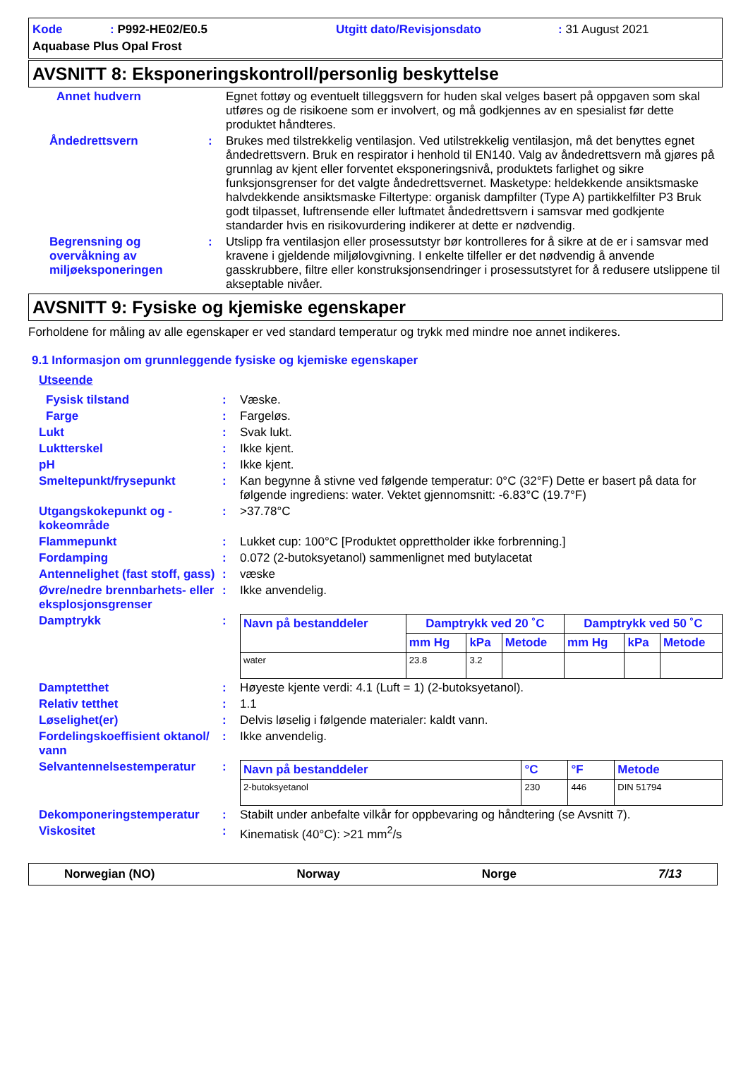Kode: P992-HE02/E0.5 Utgitt dato/Revisjonsdato: 31 August 2021 Aquabase Plus Opal Frost
AVSNITT 8: Eksponeringskontroll/personlig beskyttelse
Annet hudvern Egnet fottøy og eventuelt tilleggsvern for huden skal velges basert på oppgaven som skal utføres og de risikoene som er involvert, og må godkjennes av en spesialist før dette produktet håndteres.
Åndedrettsvern: Brukes med tilstrekkelig ventilasjon. Ved utilstrekkelig ventilasjon, må det benyttes egnet åndedrettsvern. Bruk en respirator i henhold til EN140. Valg av åndedrettsvern må gjøres på grunnlag av kjent eller forventet eksponeringsnivå, produktets farlighet og sikre funksjonsgrenser for det valgte åndedrettsvernet. Masketype: heldekkende ansiktsmaske halvdekkende ansiktsmaske Filtertype: organisk dampfilter (Type A) partikkelfilter P3 Bruk godt tilpasset, luftrensende eller luftmatet åndedrettsvern i samsvar med godkjente standarder hvis en risikovurdering indikerer at dette er nødvendig.
Begrensning og overvåkning av miljøeksponeringen: Utslipp fra ventilasjon eller prosessutstyr bør kontrolleres for å sikre at de er i samsvar med kravene i gjeldende miljølovgivning. I enkelte tilfeller er det nødvendig å anvende gasskrubbere, filtre eller konstruksjonsendringer i prosessutstyret for å redusere utslippene til akseptable nivåer.
AVSNITT 9: Fysiske og kjemiske egenskaper
Forholdene for måling av alle egenskaper er ved standard temperatur og trykk med mindre noe annet indikeres.
9.1 Informasjon om grunnleggende fysiske og kjemiske egenskaper
Utseende
Fysisk tilstand: Væske.
Farge: Fargeløs.
Lukt: Svak lukt.
Luktterskel: Ikke kjent.
pH: Ikke kjent.
Smeltepunkt/frysepunkt: Kan begynne å stivne ved følgende temperatur: 0°C (32°F) Dette er basert på data for følgende ingrediens: water. Vektet gjennomsnitt: -6.83°C (19.7°F)
Utgangskokepunkt og -kokeområde: >37.78°C
Flammepunkt: Lukket cup: 100°C [Produktet opprettholder ikke forbrenning.]
Fordamping: 0.072 (2-butoksyetanol) sammenlignet med butylacetat
Antennelighet (fast stoff, gass): væske
Øvre/nedre brennbarhets- eller eksplosjonsgrenser: Ikke anvendelig.
Damptrykk:
| Navn på bestanddeler | Damptrykk ved 20 ˚C | | | Damptrykk ved 50 ˚C | | |
| --- | --- | --- | --- | --- | --- | --- |
| | mm Hg | kPa | Metode | mm Hg | kPa | Metode |
| water | 23.8 | 3.2 | | | | |
Damptetthet: Høyeste kjente verdi: 4.1 (Luft = 1) (2-butoksyetanol).
Relativ tetthet: 1.1
Løselighet(er): Delvis løselig i følgende materialer: kaldt vann.
Fordelingskoeffisient oktanol/ vann: Ikke anvendelig.
Selvantennelsestemperatur:
| Navn på bestanddeler | °C | °F | Metode |
| --- | --- | --- | --- |
| 2-butoksyetanol | 230 | 446 | DIN 51794 |
Dekomponeringstemperatur: Stabilt under anbefalte vilkår for oppbevaring og håndtering (se Avsnitt 7).
Viskositet: Kinematisk (40°C): >21 mm<sup>2</sup>/s
Norwegian (NO) Norway Norge 7/13